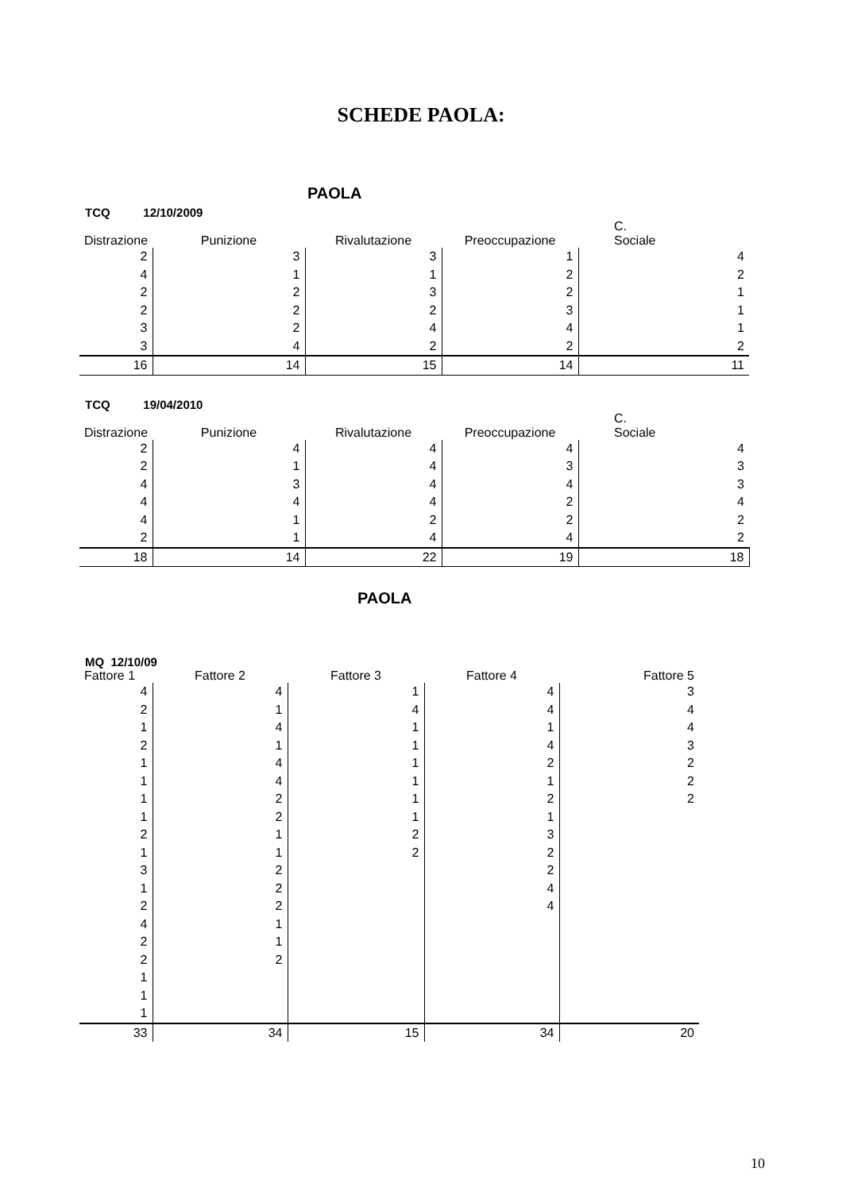SCHEDE PAOLA:
PAOLA
TCQ 12/10/2009
| Distrazione | Punizione | Rivalutazione | Preoccupazione | C. Sociale |
| --- | --- | --- | --- | --- |
| 2 | 3 | 3 | 1 | 4 |
| 4 | 1 | 1 | 2 | 2 |
| 2 | 2 | 3 | 2 | 1 |
| 2 | 2 | 2 | 3 | 1 |
| 3 | 2 | 4 | 4 | 1 |
| 3 | 4 | 2 | 2 | 2 |
| 16 | 14 | 15 | 14 | 11 |
TCQ 19/04/2010
| Distrazione | Punizione | Rivalutazione | Preoccupazione | C. Sociale |
| --- | --- | --- | --- | --- |
| 2 | 4 | 4 | 4 | 4 |
| 2 | 1 | 4 | 3 | 3 |
| 4 | 3 | 4 | 4 | 3 |
| 4 | 4 | 4 | 2 | 4 |
| 4 | 1 | 2 | 2 | 2 |
| 2 | 1 | 4 | 4 | 2 |
| 18 | 14 | 22 | 19 | 18 |
PAOLA
MQ 12/10/09
| Fattore 1 | Fattore 2 | Fattore 3 | Fattore 4 | Fattore 5 |
| --- | --- | --- | --- | --- |
| 4 | 4 | 1 | 4 | 3 |
| 2 | 1 | 4 | 4 | 4 |
| 1 | 4 | 1 | 1 | 4 |
| 2 | 1 | 1 | 4 | 3 |
| 1 | 4 | 1 | 2 | 2 |
| 1 | 4 | 1 | 1 | 2 |
| 1 | 2 | 1 | 2 | 2 |
| 1 | 2 | 1 | 1 | |
| 2 | 1 | 2 | 3 | |
| 1 | 1 | 2 | 2 | |
| 3 | 2 | | 2 | |
| 1 | 2 | | 4 | |
| 2 | 2 | | 4 | |
| 4 | 1 | | | |
| 2 | 1 | | | |
| 2 | 2 | | | |
| 1 | | | | |
| 1 | | | | |
| 1 | | | | |
| 33 | 34 | 15 | 34 | 20 |
10